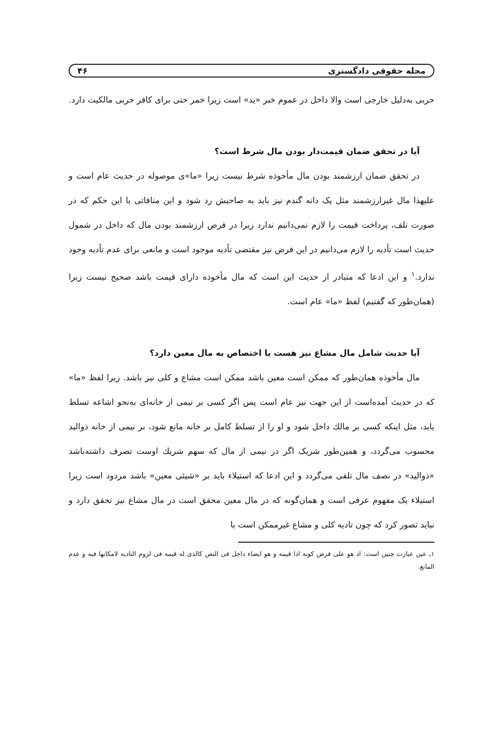مجله حقوقی دادگستری ۴۶
حربی به‌دلیل خارجی است والا داخل در عموم خبر «ید» است زیرا خمر حتی برای کافر حربی مالکیت دارد.
آیا در تحقق ضمان قیمت‌دار بودن مال شرط است؟
در تحقق ضمان ارزشمند بودن مال مأخوذه شرط نیست زیرا «ما»ی موصوله در حدیث عام است و علیهذا مال غیرارزشمند مثل یک دانه گندم نیز باید به صاحبش رد شود و این منافاتی با این حکم که در صورت تلف، پرداخت قیمت را لازم نمی‌دانیم ندارد زیرا در فرض ارزشمند بودن مال که داخل در شمول حدیث است تأدیه را لازم می‌دانیم در این فرض نیز مقتضی تأدیه موجود است و مانعی برای عدم تأدیه وجود ندارد.<sup>۱</sup> و این ادعا که متبادر از حدیث این است که مال مأخوذه دارای قیمت باشد صحیح نیست زیرا (همان‌طور که گفتیم) لفظ «ما» عام است.
آیا حدیث شامل مال مشاع نیز هست یا اختصاص به مال معین دارد؟
مال مأخوذه همان‌طور که ممکن است معین باشد ممکن است مشاع و کلی نیز باشد. زیرا لفظ «ما» که در حدیث آمده‌است از این جهت نیز عام است پس اگر کسی بر نیمی از خانه‌ای به‌نحو اشاعه تسلط یابد، مثل اینکه کسی بر مالك داخل شود و او را از تسلط کامل بر خانه مانع شود، بر نیمی از خانه ذوالید محسوب می‌گردد، و همین‌طور شریک اگر در نیمی از مال که سهم شریك اوست تصرف داشته‌باشد «ذوالید» در نصف مال تلقی می‌گردد و این ادعا که استیلاء باید بر «شیئی معین» باشد مردود است زیرا استیلاء یک مفهوم عرفی است و همان‌گونه که در مال معین محقق است در مال مشاع نیز تحقق دارد و نباید تصور کرد که چون تادیه کلی و مشاع غیرممکن است با
۱ـ عین عبارت چنین است: اذ هو علی فرض کونه اذا قیمه و هو ایضاء داخل فی النص کالذی له قیمه فی لزوم التادیه لامکانها فیه و عدم المانع.